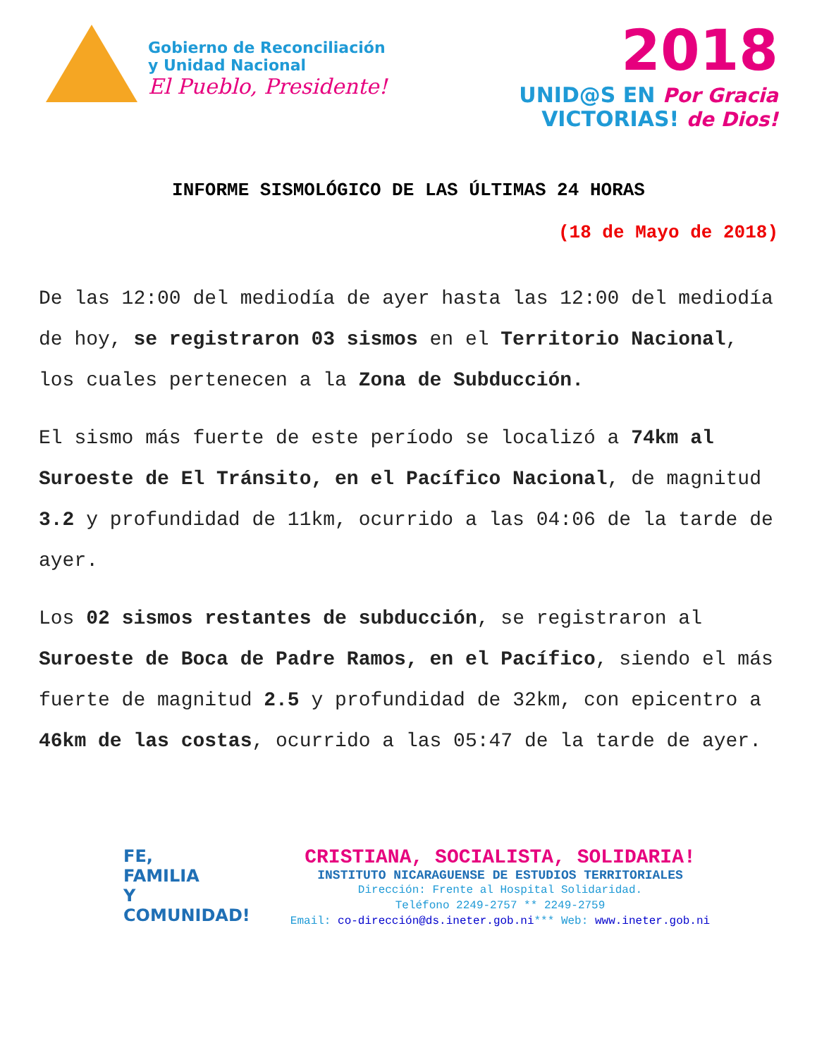Gobierno de Reconciliación
y Unidad Nacional
El Pueblo, Presidente!
2018
UNID@S EN Por Gracia
VICTORIAS! de Dios!
INFORME SISMOLÓGICO DE LAS ÚLTIMAS 24 HORAS
(18 de Mayo de 2018)
De las 12:00 del mediodía de ayer hasta las 12:00 del mediodía de hoy, se registraron 03 sismos en el Territorio Nacional, los cuales pertenecen a la Zona de Subducción.
El sismo más fuerte de este período se localizó a 74km al Suroeste de El Tránsito, en el Pacífico Nacional, de magnitud 3.2 y profundidad de 11km, ocurrido a las 04:06 de la tarde de ayer.
Los 02 sismos restantes de subducción, se registraron al Suroeste de Boca de Padre Ramos, en el Pacífico, siendo el más fuerte de magnitud 2.5 y profundidad de 32km, con epicentro a 46km de las costas, ocurrido a las 05:47 de la tarde de ayer.
FE,
FAMILIA
Y COMUNIDAD!
CRISTIANA, SOCIALISTA, SOLIDARIA!
INSTITUTO NICARAGUENSE DE ESTUDIOS TERRITORIALES
Dirección: Frente al Hospital Solidaridad.
Teléfono 2249-2757 ** 2249-2759
Email: co-dirección@ds.ineter.gob.ni*** Web: www.ineter.gob.ni